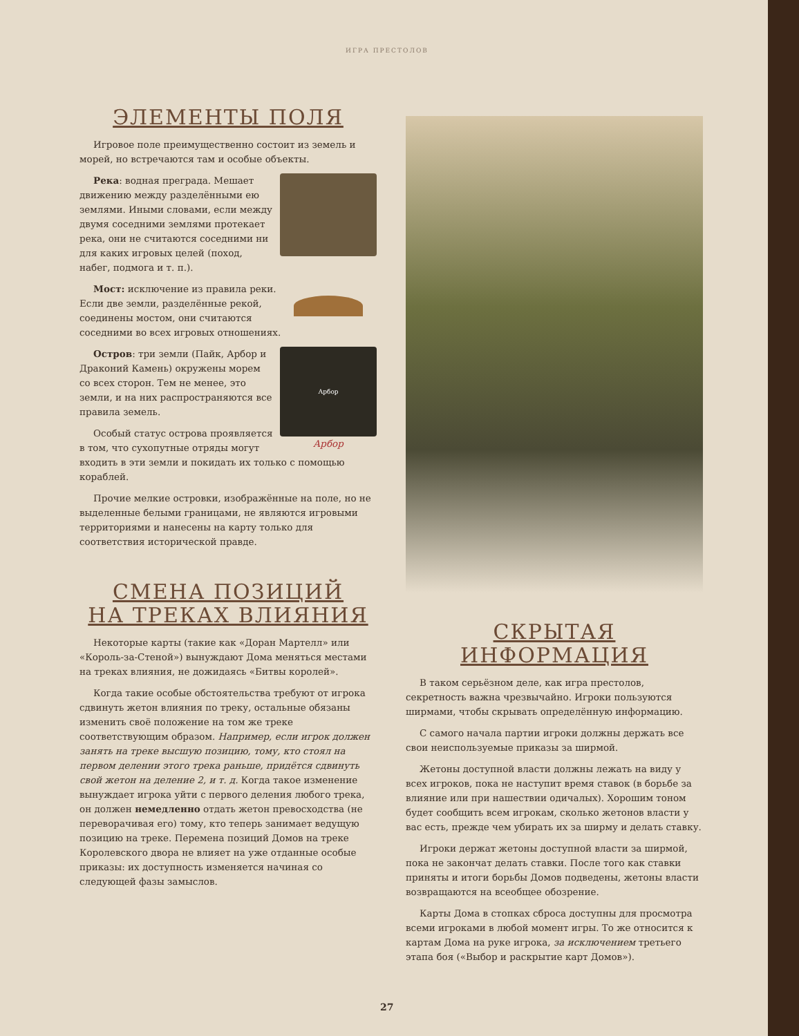ИГРА ПРЕСТОЛОВ
ЭЛЕМЕНТЫ ПОЛЯ
Игровое поле преимущественно состоит из земель и морей, но встречаются там и особые объекты.
Река: водная преграда. Мешает движению между разделёнными ею землями. Иными словами, если между двумя соседними землями протекает река, они не считаются соседними ни для каких игровых целей (поход, набег, подмога и т. п.).
Мост: исключение из правила реки. Если две земли, разделённые рекой, соединены мостом, они считаются соседними во всех игровых отношениях.
Арбор
Арбор
Остров: три земли (Пайк, Арбор и Драконий Камень) окружены морем со всех сторон. Тем не менее, это земли, и на них распространяются все правила земель.
Особый статус острова проявляется в том, что сухопутные отряды могут входить в эти земли и покидать их только с помощью кораблей.
Прочие мелкие островки, изображённые на поле, но не выделенные белыми границами, не являются игровыми территориями и нанесены на карту только для соответствия исторической правде.
СМЕНА ПОЗИЦИЙ
НА ТРЕКАХ ВЛИЯНИЯ
Некоторые карты (такие как «Доран Мартелл» или «Король-за-Стеной») вынуждают Дома меняться местами на треках влияния, не дожидаясь «Битвы королей».
Когда такие особые обстоятельства требуют от игрока сдвинуть жетон влияния по треку, остальные обязаны изменить своё положение на том же треке соответствующим образом. Например, если игрок должен занять на треке высшую позицию, тому, кто стоял на первом делении этого трека раньше, придётся сдвинуть свой жетон на деление 2, и т. д. Когда такое изменение вынуждает игрока уйти с первого деления любого трека, он должен немедленно отдать жетон превосходства (не переворачивая его) тому, кто теперь занимает ведущую позицию на треке. Перемена позиций Домов на треке Королевского двора не влияет на уже отданные особые приказы: их доступность изменяется начиная со следующей фазы замыслов.
СКРЫТАЯ ИНФОРМАЦИЯ
В таком серьёзном деле, как игра престолов, секретность важна чрезвычайно. Игроки пользуются ширмами, чтобы скрывать определённую информацию.
С самого начала партии игроки должны держать все свои неиспользуемые приказы за ширмой.
Жетоны доступной власти должны лежать на виду у всех игроков, пока не наступит время ставок (в борьбе за влияние или при нашествии одичалых). Хорошим тоном будет сообщить всем игрокам, сколько жетонов власти у вас есть, прежде чем убирать их за ширму и делать ставку.
Игроки держат жетоны доступной власти за ширмой, пока не закончат делать ставки. После того как ставки приняты и итоги борьбы Домов подведены, жетоны власти возвращаются на всеобщее обозрение.
Карты Дома в стопках сброса доступны для просмотра всеми игроками в любой момент игры. То же относится к картам Дома на руке игрока, за исключением третьего этапа боя («Выбор и раскрытие карт Домов»).
27